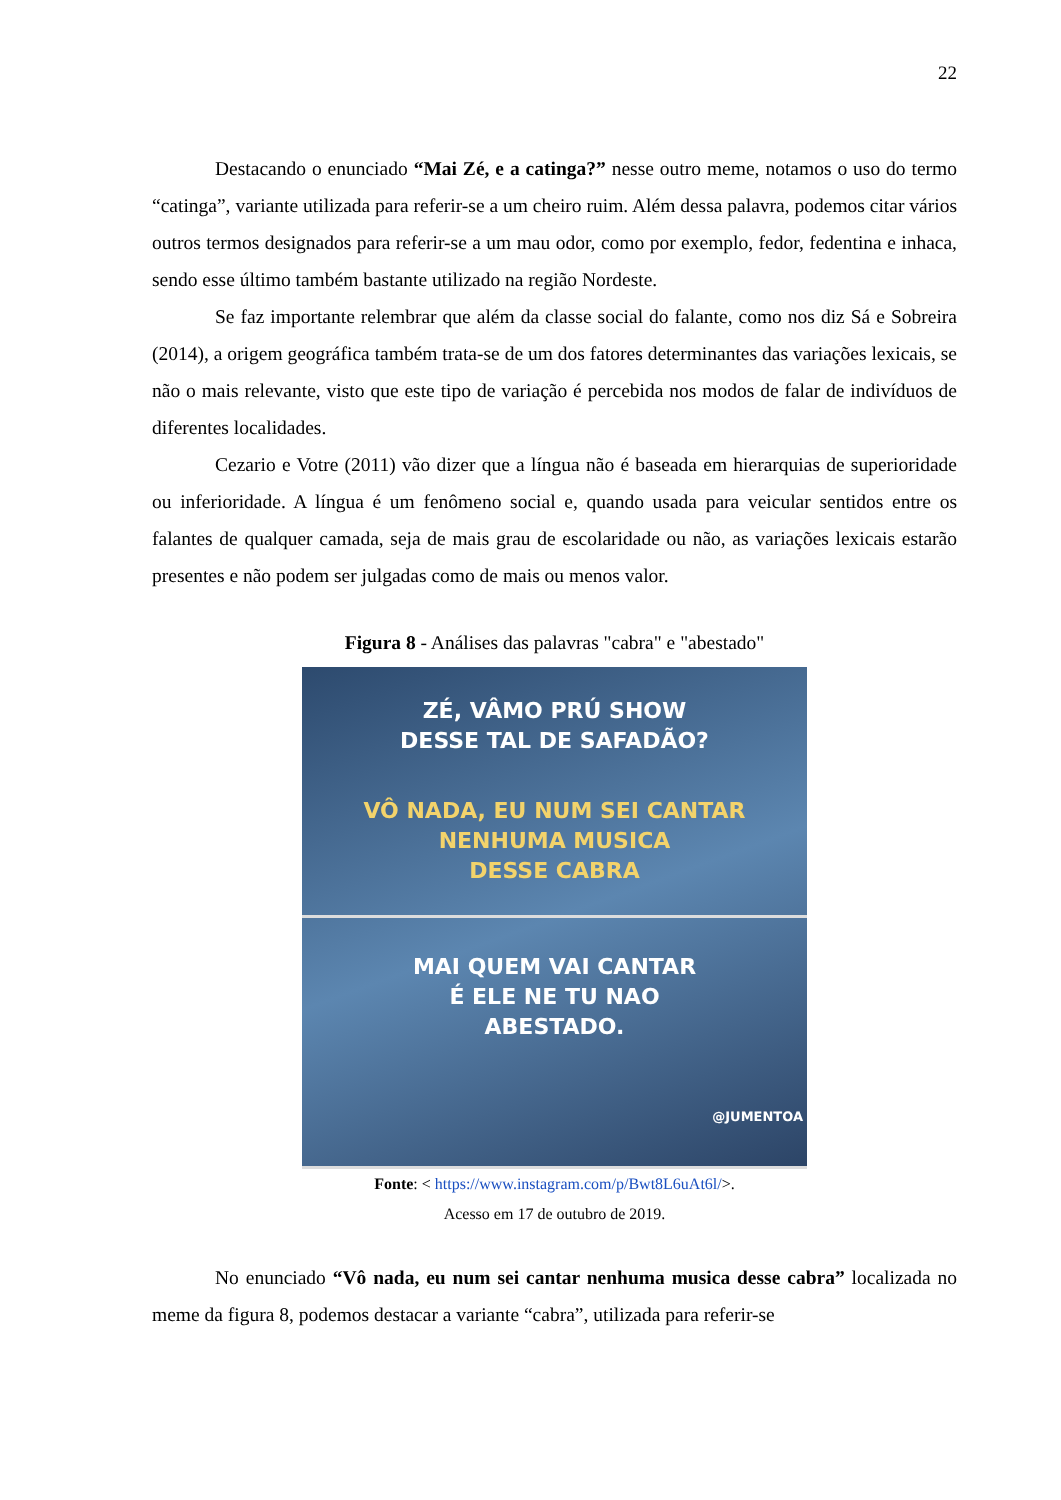22
Destacando o enunciado “Mai Zé, e a catinga?” nesse outro meme, notamos o uso do termo “catinga”, variante utilizada para referir-se a um cheiro ruim. Além dessa palavra, podemos citar vários outros termos designados para referir-se a um mau odor, como por exemplo, fedor, fedentina e inhaca, sendo esse último também bastante utilizado na região Nordeste.
Se faz importante relembrar que além da classe social do falante, como nos diz Sá e Sobreira (2014), a origem geográfica também trata-se de um dos fatores determinantes das variações lexicais, se não o mais relevante, visto que este tipo de variação é percebida nos modos de falar de indivíduos de diferentes localidades.
Cezario e Votre (2011) vão dizer que a língua não é baseada em hierarquias de superioridade ou inferioridade. A língua é um fenômeno social e, quando usada para veicular sentidos entre os falantes de qualquer camada, seja de mais grau de escolaridade ou não, as variações lexicais estarão presentes e não podem ser julgadas como de mais ou menos valor.
Figura 8 - Análises das palavras "cabra" e "abestado"
ZÉ, VÂMO PRÚ SHOW
DESSE TAL DE SAFADÃO?
VÔ NADA, EU NUM SEI CANTAR
NENHUMA MUSICA
DESSE CABRA
MAI QUEM VAI CANTAR
É ELE NE TU NAO
ABESTADO.
@JUMENTOA
Fonte: < https://www.instagram.com/p/Bwt8L6uAt6l/>.
Acesso em 17 de outubro de 2019.
No enunciado “Vô nada, eu num sei cantar nenhuma musica desse cabra” localizada no meme da figura 8, podemos destacar a variante “cabra”, utilizada para referir-se